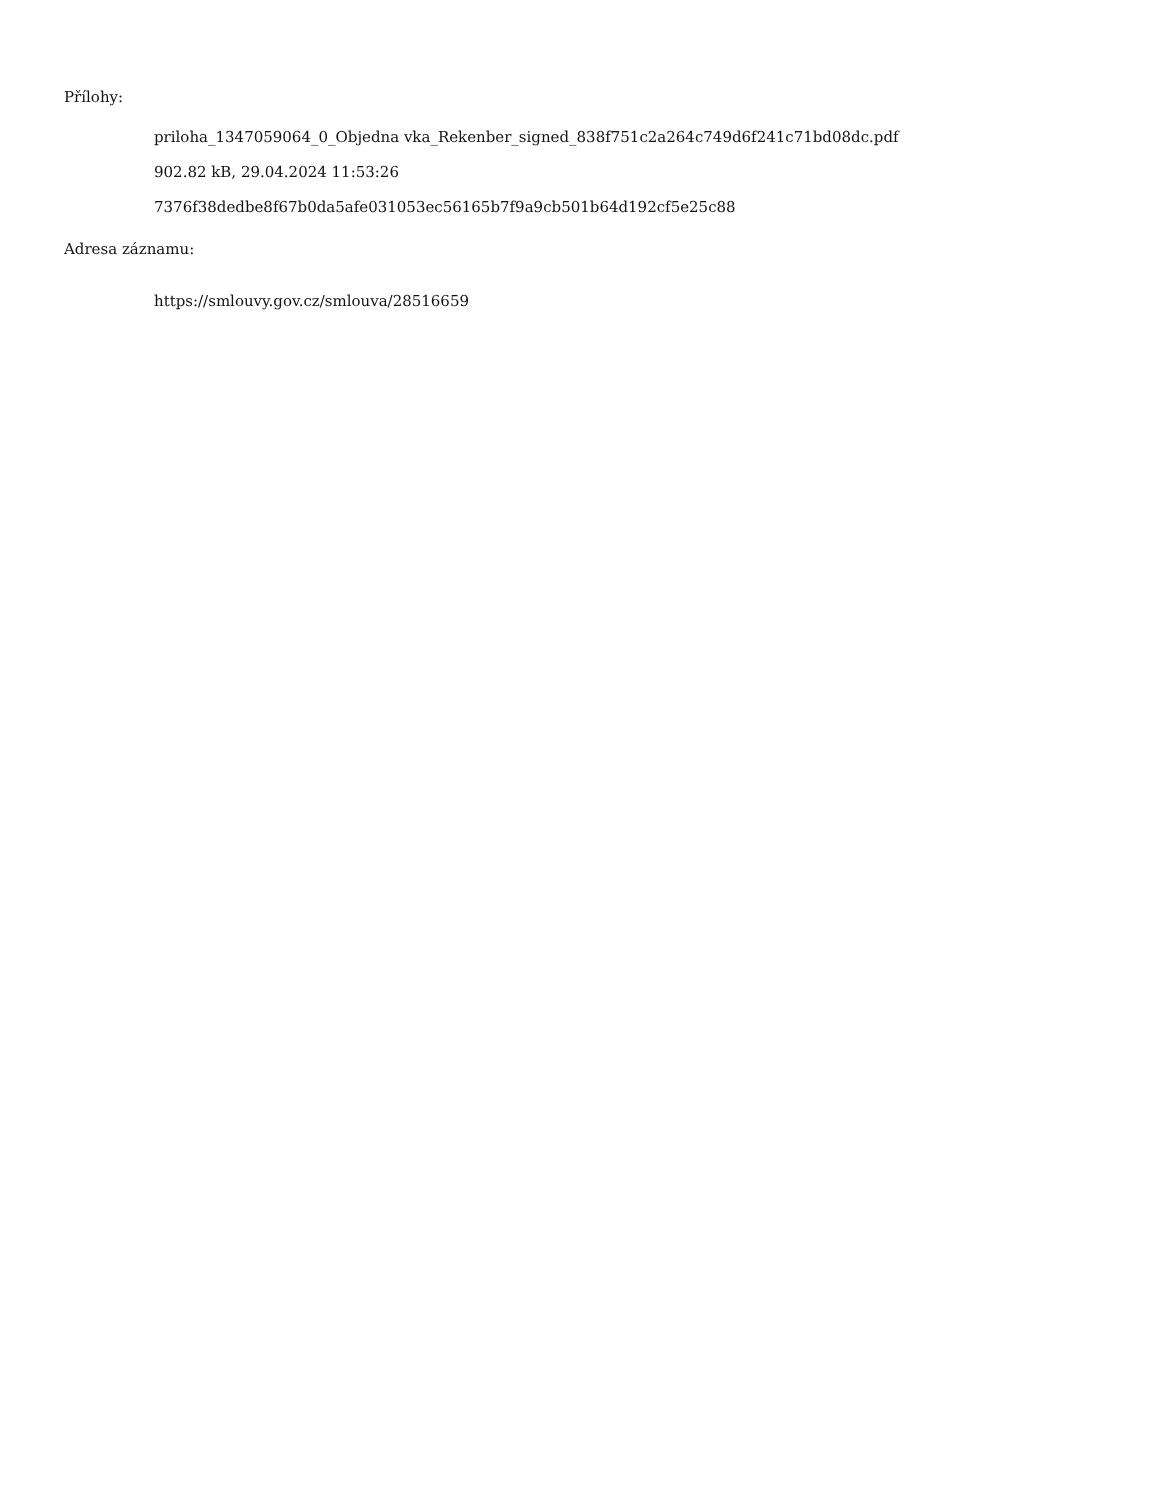Přílohy:
priloha_1347059064_0_Objedna vka_Rekenber_signed_838f751c2a264c749d6f241c71bd08dc.pdf
902.82 kB, 29.04.2024 11:53:26
7376f38dedbe8f67b0da5afe031053ec56165b7f9a9cb501b64d192cf5e25c88
Adresa záznamu:
https://smlouvy.gov.cz/smlouva/28516659